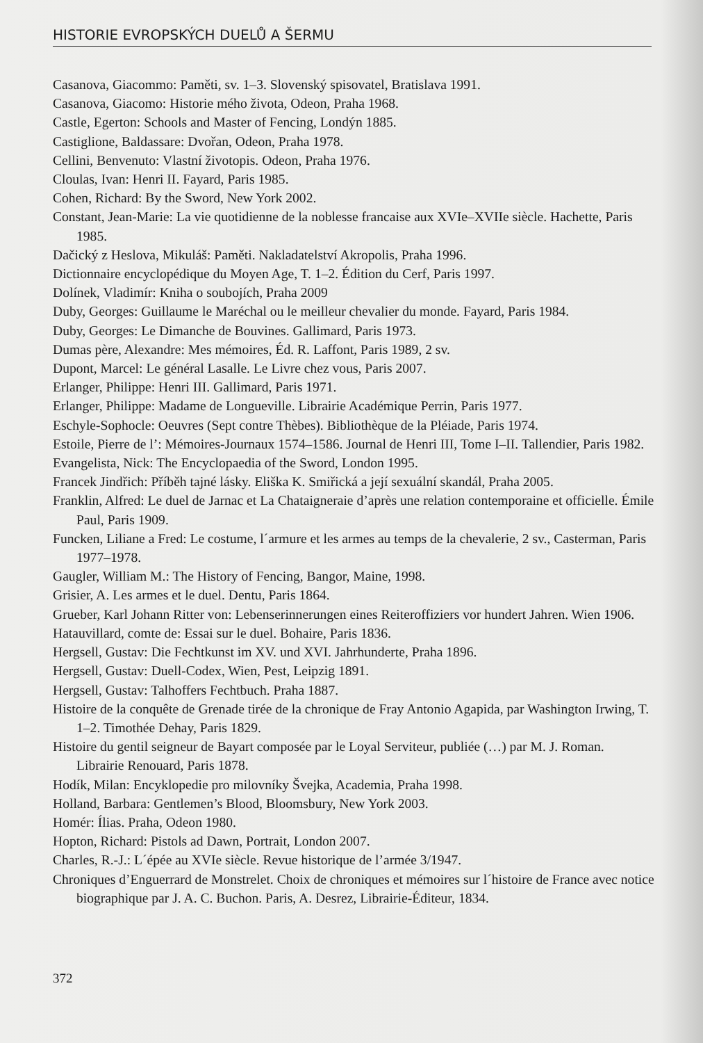HISTORIE EVROPSKÝCH DUELŮ A ŠERMU
Casanova, Giacommo: Paměti, sv. 1–3. Slovenský spisovatel, Bratislava 1991.
Casanova, Giacomo: Historie mého života, Odeon, Praha 1968.
Castle, Egerton: Schools and Master of Fencing, Londýn 1885.
Castiglione, Baldassare: Dvořan, Odeon, Praha 1978.
Cellini, Benvenuto: Vlastní životopis. Odeon, Praha 1976.
Cloulas, Ivan: Henri II. Fayard, Paris 1985.
Cohen, Richard: By the Sword, New York 2002.
Constant, Jean-Marie: La vie quotidienne de la noblesse francaise aux XVIe–XVIIe siècle. Hachette, Paris 1985.
Dačický z Heslova, Mikuláš: Paměti. Nakladatelství Akropolis, Praha 1996.
Dictionnaire encyclopédique du Moyen Age, T. 1–2. Édition du Cerf, Paris 1997.
Dolínek, Vladimír: Kniha o soubojích, Praha 2009
Duby, Georges: Guillaume le Maréchal ou le meilleur chevalier du monde. Fayard, Paris 1984.
Duby, Georges: Le Dimanche de Bouvines. Gallimard, Paris 1973.
Dumas père, Alexandre: Mes mémoires, Éd. R. Laffont, Paris 1989, 2 sv.
Dupont, Marcel: Le général Lasalle. Le Livre chez vous, Paris 2007.
Erlanger, Philippe: Henri III. Gallimard, Paris 1971.
Erlanger, Philippe: Madame de Longueville. Librairie Académique Perrin, Paris 1977.
Eschyle-Sophocle: Oeuvres (Sept contre Thèbes). Bibliothèque de la Pléiade, Paris 1974.
Estoile, Pierre de l’: Mémoires-Journaux 1574–1586. Journal de Henri III, Tome I–II. Tallendier, Paris 1982.
Evangelista, Nick: The Encyclopaedia of the Sword, London 1995.
Francek Jindřich: Příběh tajné lásky. Eliška K. Smiřická a její sexuální skandál, Praha 2005.
Franklin, Alfred: Le duel de Jarnac et La Chataigneraie d’après une relation contemporaine et officielle. Émile Paul, Paris 1909.
Funcken, Liliane a Fred: Le costume, l´armure et les armes au temps de la chevalerie, 2 sv., Casterman, Paris 1977–1978.
Gaugler, William M.: The History of Fencing, Bangor, Maine, 1998.
Grisier, A. Les armes et le duel. Dentu, Paris 1864.
Grueber, Karl Johann Ritter von: Lebenserinnerungen eines Reiteroffiziers vor hundert Jahren. Wien 1906.
Hatauvillard, comte de: Essai sur le duel. Bohaire, Paris 1836.
Hergsell, Gustav: Die Fechtkunst im XV. und XVI. Jahrhunderte, Praha 1896.
Hergsell, Gustav: Duell-Codex, Wien, Pest, Leipzig 1891.
Hergsell, Gustav: Talhoffers Fechtbuch. Praha 1887.
Histoire de la conquête de Grenade tirée de la chronique de Fray Antonio Agapida, par Washington Irwing, T. 1–2. Timothée Dehay, Paris 1829.
Histoire du gentil seigneur de Bayart composée par le Loyal Serviteur, publiée (…) par M. J. Roman. Librairie Renouard, Paris 1878.
Hodík, Milan: Encyklopedie pro milovníky Švejka, Academia, Praha 1998.
Holland, Barbara: Gentlemen’s Blood, Bloomsbury, New York 2003.
Homér: Ílias. Praha, Odeon 1980.
Hopton, Richard: Pistols ad Dawn, Portrait, London 2007.
Charles, R.-J.: L´épée au XVIe siècle. Revue historique de l’armée 3/1947.
Chroniques d’Enguerrard de Monstrelet. Choix de chroniques et mémoires sur l´histoire de France avec notice biographique par J. A. C. Buchon. Paris, A. Desrez, Librairie-Éditeur, 1834.
372